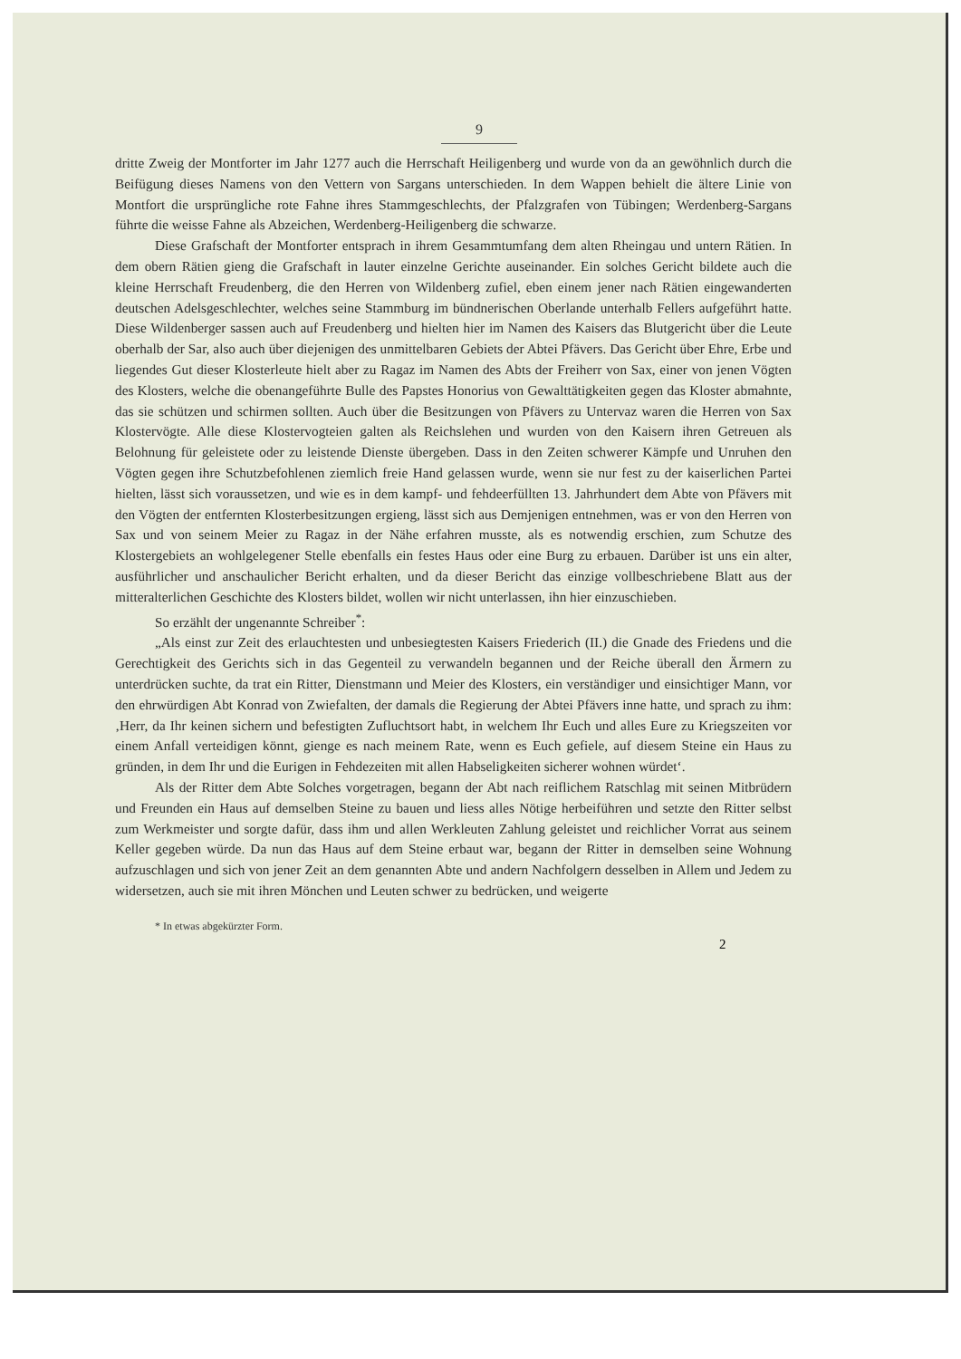9
dritte Zweig der Montforter im Jahr 1277 auch die Herrschaft Heiligenberg und wurde von da an gewöhnlich durch die Beifügung dieses Namens von den Vettern von Sargans unterschieden. In dem Wappen behielt die ältere Linie von Montfort die ursprüngliche rote Fahne ihres Stammgeschlechts, der Pfalzgrafen von Tübingen; Werdenberg-Sargans führte die weisse Fahne als Abzeichen, Werdenberg-Heiligenberg die schwarze.
Diese Grafschaft der Montforter entsprach in ihrem Gesammtumfang dem alten Rheingau und untern Rätien. In dem obern Rätien gieng die Grafschaft in lauter einzelne Gerichte auseinander. Ein solches Gericht bildete auch die kleine Herrschaft Freudenberg, die den Herren von Wildenberg zufiel, eben einem jener nach Rätien eingewanderten deutschen Adelsgeschlechter, welches seine Stammburg im bündnerischen Oberlande unterhalb Fellers aufgeführt hatte. Diese Wildenberger sassen auch auf Freudenberg und hielten hier im Namen des Kaisers das Blutgericht über die Leute oberhalb der Sar, also auch über diejenigen des unmittelbaren Gebiets der Abtei Pfävers. Das Gericht über Ehre, Erbe und liegendes Gut dieser Klosterleute hielt aber zu Ragaz im Namen des Abts der Freiherr von Sax, einer von jenen Vögten des Klosters, welche die obenangeführte Bulle des Papstes Honorius von Gewalttätigkeiten gegen das Kloster abmahnte, das sie schützen und schirmen sollten. Auch über die Besitzungen von Pfävers zu Untervaz waren die Herren von Sax Klostervögte. Alle diese Klostervogteien galten als Reichslehen und wurden von den Kaisern ihren Getreuen als Belohnung für geleistete oder zu leistende Dienste übergeben. Dass in den Zeiten schwerer Kämpfe und Unruhen den Vögten gegen ihre Schutzbefohlenen ziemlich freie Hand gelassen wurde, wenn sie nur fest zu der kaiserlichen Partei hielten, lässt sich voraussetzen, und wie es in dem kampf- und fehdeerfüllten 13. Jahrhundert dem Abte von Pfävers mit den Vögten der entfernten Klosterbesitzungen ergieng, lässt sich aus Demjenigen entnehmen, was er von den Herren von Sax und von seinem Meier zu Ragaz in der Nähe erfahren musste, als es notwendig erschien, zum Schutze des Klostergebiets an wohlgelegener Stelle ebenfalls ein festes Haus oder eine Burg zu erbauen. Darüber ist uns ein alter, ausführlicher und anschaulicher Bericht erhalten, und da dieser Bericht das einzige vollbeschriebene Blatt aus der mitteralterlichen Geschichte des Klosters bildet, wollen wir nicht unterlassen, ihn hier einzuschieben.
So erzählt der ungenannte Schreiber<sup>*</sup>:
„Als einst zur Zeit des erlauchtesten und unbesiegtesten Kaisers Friederich (II.) die Gnade des Friedens und die Gerechtigkeit des Gerichts sich in das Gegenteil zu verwandeln begannen und der Reiche überall den Ärmern zu unterdrücken suchte, da trat ein Ritter, Dienstmann und Meier des Klosters, ein verständiger und einsichtiger Mann, vor den ehrwürdigen Abt Konrad von Zwiefalten, der damals die Regierung der Abtei Pfävers inne hatte, und sprach zu ihm: ‚Herr, da Ihr keinen sichern und befestigten Zufluchtsort habt, in welchem Ihr Euch und alles Eure zu Kriegszeiten vor einem Anfall verteidigen könnt, gienge es nach meinem Rate, wenn es Euch gefiele, auf diesem Steine ein Haus zu gründen, in dem Ihr und die Eurigen in Fehdezeiten mit allen Habseligkeiten sicherer wohnen würdet‘.
Als der Ritter dem Abte Solches vorgetragen, begann der Abt nach reiflichem Ratschlag mit seinen Mitbrüdern und Freunden ein Haus auf demselben Steine zu bauen und liess alles Nötige herbeiführen und setzte den Ritter selbst zum Werkmeister und sorgte dafür, dass ihm und allen Werkleuten Zahlung geleistet und reichlicher Vorrat aus seinem Keller gegeben würde. Da nun das Haus auf dem Steine erbaut war, begann der Ritter in demselben seine Wohnung aufzuschlagen und sich von jener Zeit an dem genannten Abte und andern Nachfolgern desselben in Allem und Jedem zu widersetzen, auch sie mit ihren Mönchen und Leuten schwer zu bedrücken, und weigerte
* In etwas abgekürzter Form.
2